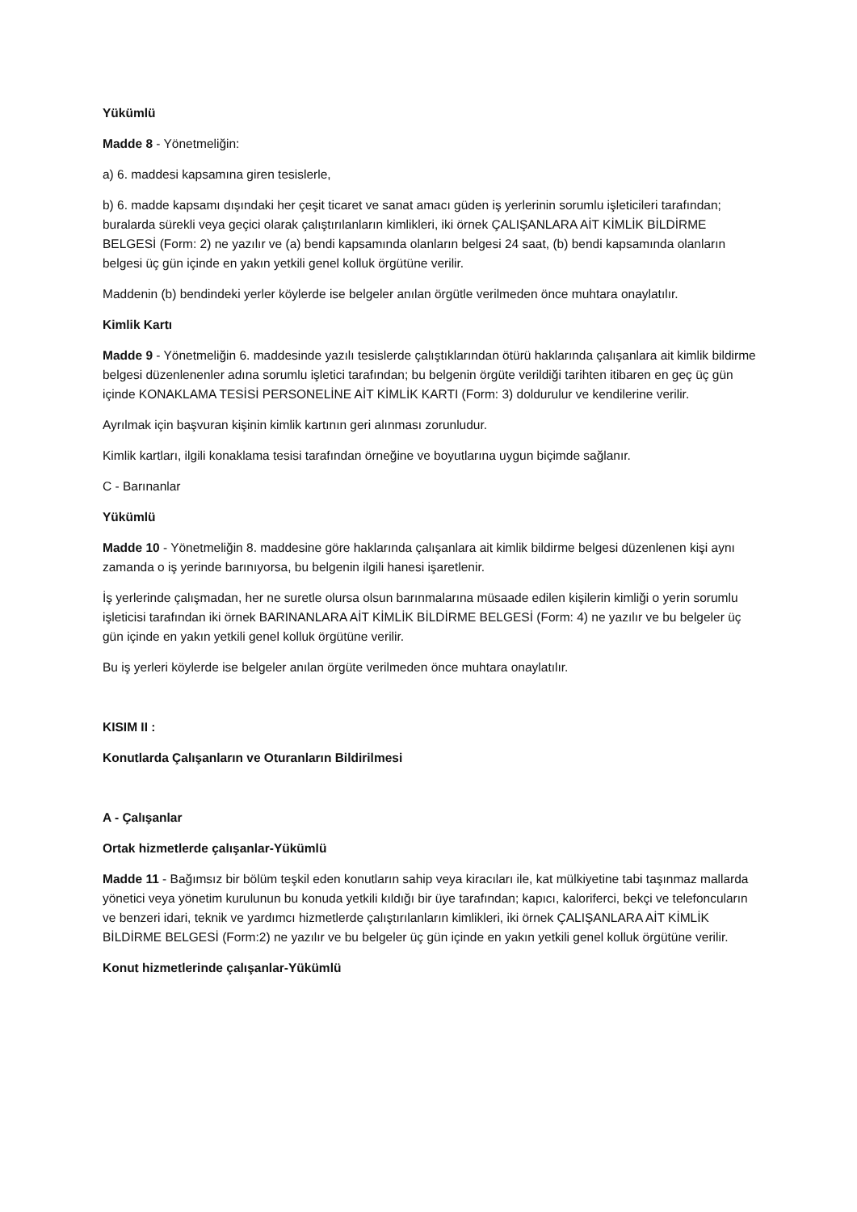Yükümlü
Madde 8 - Yönetmeliğin:
a) 6. maddesi kapsamına giren tesislerle,
b) 6. madde kapsamı dışındaki her çeşit ticaret ve sanat amacı güden iş yerlerinin sorumlu işleticileri tarafından; buralarda sürekli veya geçici olarak çalıştırılanların kimlikleri, iki örnek ÇALIŞANLARA AİT KİMLİK BİLDİRME BELGESİ (Form: 2) ne yazılır ve (a) bendi kapsamında olanların belgesi 24 saat, (b) bendi kapsamında olanların belgesi üç gün içinde en yakın yetkili genel kolluk örgütüne verilir.
Maddenin (b) bendindeki yerler köylerde ise belgeler anılan örgütle verilmeden önce muhtara onaylatılır.
Kimlik Kartı
Madde 9 - Yönetmeliğin 6. maddesinde yazılı tesislerde çalıştıklarından ötürü haklarında çalışanlara ait kimlik bildirme belgesi düzenlenenler adına sorumlu işletici tarafından; bu belgenin örgüte verildiği tarihten itibaren en geç üç gün içinde KONAKLAMA TESİSİ PERSONELİNE AİT KİMLİK KARTI (Form: 3) doldurulur ve kendilerine verilir.
Ayrılmak için başvuran kişinin kimlik kartının geri alınması zorunludur.
Kimlik kartları, ilgili konaklama tesisi tarafından örneğine ve boyutlarına uygun biçimde sağlanır.
C - Barınanlar
Yükümlü
Madde 10 - Yönetmeliğin 8. maddesine göre haklarında çalışanlara ait kimlik bildirme belgesi düzenlenen kişi aynı zamanda o iş yerinde barınıyorsa, bu belgenin ilgili hanesi işaretlenir.
İş yerlerinde çalışmadan, her ne suretle olursa olsun barınmalarına müsaade edilen kişilerin kimliği o yerin sorumlu işleticisi tarafından iki örnek BARINANLARA AİT KİMLİK BİLDİRME BELGESİ (Form: 4) ne yazılır ve bu belgeler üç gün içinde en yakın yetkili genel kolluk örgütüne verilir.
Bu iş yerleri köylerde ise belgeler anılan örgüte verilmeden önce muhtara onaylatılır.
KISIM II :
Konutlarda Çalışanların ve Oturanların Bildirilmesi
A - Çalışanlar
Ortak hizmetlerde çalışanlar-Yükümlü
Madde 11 - Bağımsız bir bölüm teşkil eden konutların sahip veya kiracıları ile, kat mülkiyetine tabi taşınmaz mallarda yönetici veya yönetim kurulunun bu konuda yetkili kıldığı bir üye tarafından; kapıcı, kaloriferci, bekçi ve telefoncuların ve benzeri idari, teknik ve yardımcı hizmetlerde çalıştırılanların kimlikleri, iki örnek ÇALIŞANLARA AİT KİMLİK BİLDİRME BELGESİ (Form:2) ne yazılır ve bu belgeler üç gün içinde en yakın yetkili genel kolluk örgütüne verilir.
Konut hizmetlerinde çalışanlar-Yükümlü